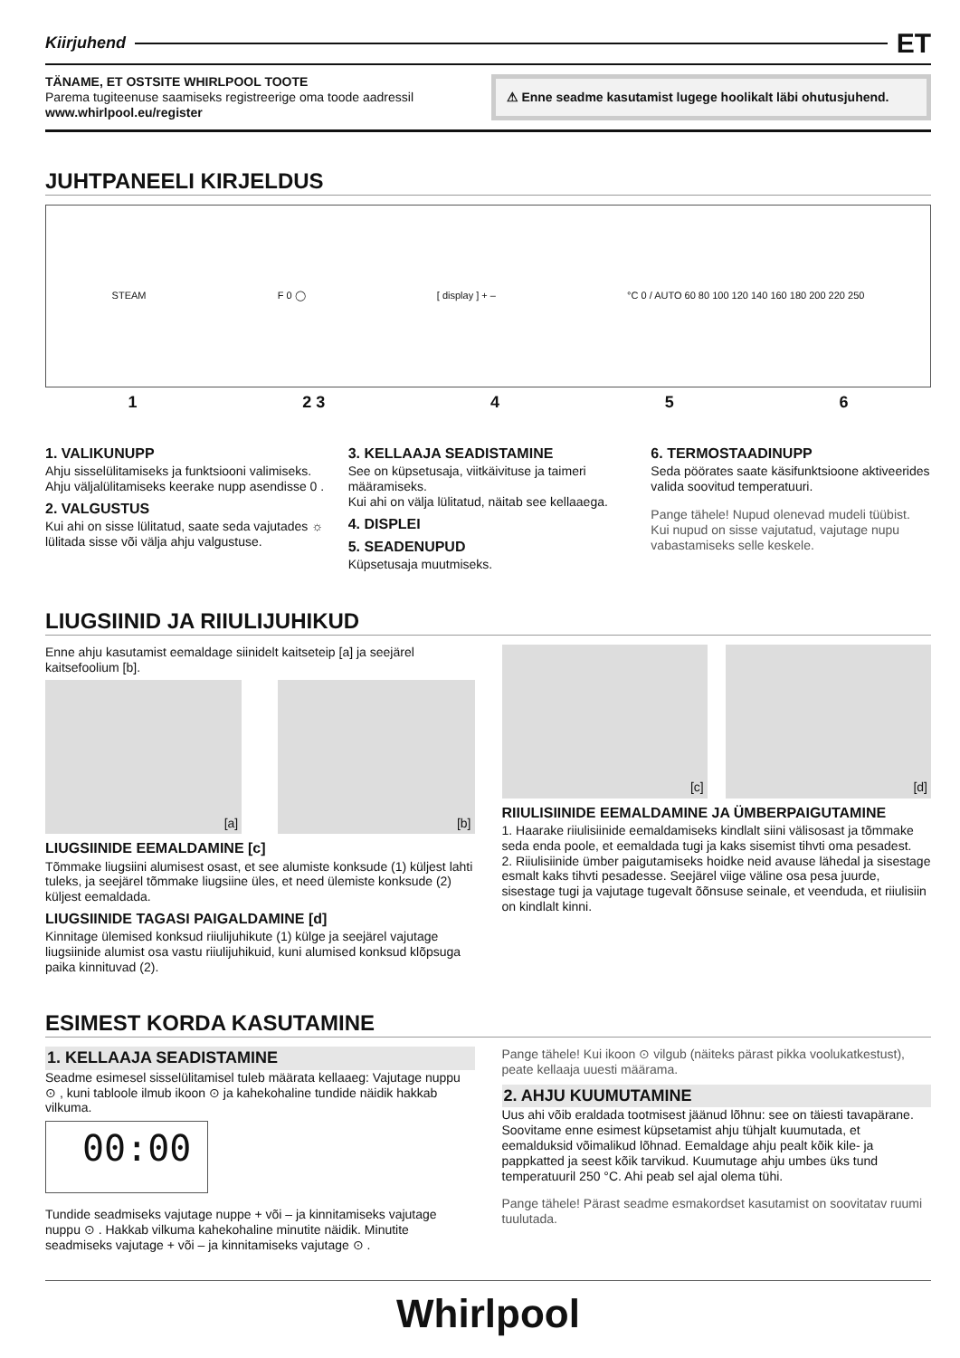Kiirjuhend ET
TÄNAME, ET OSTSITE WHIRLPOOL TOOTE
Parema tugiteenuse saamiseks registreerige oma toode aadressil www.whirlpool.eu/register
⚠ Enne seadme kasutamist lugege hoolikalt läbi ohutusjuhend.
JUHTPANEELI KIRJELDUS
STEAM F 0 ◯ [ display ] + – °C 0 / AUTO 60 80 100 120 140 160 180 200 220 250
1 2 3 4 5 6
1. VALIKUNUPP
Ahju sisselülitamiseks ja funktsiooni valimiseks. Ahju väljalülitamiseks keerake nupp asendisse 0 .
2. VALGUSTUS
Kui ahi on sisse lülitatud, saate seda vajutades ☼ lülitada sisse või välja ahju valgustuse.
3. KELLAAJA SEADISTAMINE
See on küpsetusaja, viitkäivituse ja taimeri määramiseks.
Kui ahi on välja lülitatud, näitab see kellaaega.
4. DISPLEI
5. SEADENUPUD
Küpsetusaja muutmiseks.
6. TERMOSTAADINUPP
Seda pöörates saate käsifunktsioone aktiveerides valida soovitud temperatuuri.
Pange tähele! Nupud olenevad mudeli tüübist. Kui nupud on sisse vajutatud, vajutage nupu vabastamiseks selle keskele.
LIUGSIINID JA RIIULIJUHIKUD
Enne ahju kasutamist eemaldage siinidelt kaitseteip [a] ja seejärel kaitsefoolium [b].
[a] [b]
LIUGSIINIDE EEMALDAMINE [c]
Tõmmake liugsiini alumisest osast, et see alumiste konksude (1) küljest lahti tuleks, ja seejärel tõmmake liugsiine üles, et need ülemiste konksude (2) küljest eemaldada.
LIUGSIINIDE TAGASI PAIGALDAMINE [d]
Kinnitage ülemised konksud riiulijuhikute (1) külge ja seejärel vajutage liugsiinide alumist osa vastu riiulijuhikuid, kuni alumised konksud klõpsuga paika kinnituvad (2).
[c] [d]
RIIULISIINIDE EEMALDAMINE JA ÜMBERPAIGUTAMINE
1. Haarake riiulisiinide eemaldamiseks kindlalt siini välisosast ja tõmmake seda enda poole, et eemaldada tugi ja kaks sisemist tihvti oma pesadest.
2. Riiulisiinide ümber paigutamiseks hoidke neid avause lähedal ja sisestage esmalt kaks tihvti pesadesse. Seejärel viige väline osa pesa juurde, sisestage tugi ja vajutage tugevalt õõnsuse seinale, et veenduda, et riiulisiin on kindlalt kinni.
ESIMEST KORDA KASUTAMINE
1. KELLAAJA SEADISTAMINE
Seadme esimesel sisselülitamisel tuleb määrata kellaaeg: Vajutage nuppu ⊙ , kuni tabloole ilmub ikoon ⊙ ja kahekohaline tundide näidik hakkab vilkuma.
00:00
Tundide seadmiseks vajutage nuppe + või – ja kinnitamiseks vajutage nuppu ⊙ . Hakkab vilkuma kahekohaline minutite näidik. Minutite seadmiseks vajutage + või – ja kinnitamiseks vajutage ⊙ .
Pange tähele! Kui ikoon ⊙ vilgub (näiteks pärast pikka voolukatkestust), peate kellaaja uuesti määrama.
2. AHJU KUUMUTAMINE
Uus ahi võib eraldada tootmisest jäänud lõhnu: see on täiesti tavapärane.
Soovitame enne esimest küpsetamist ahju tühjalt kuumutada, et eemalduksid võimalikud lõhnad. Eemaldage ahju pealt kõik kile- ja pappkatted ja seest kõik tarvikud. Kuumutage ahju umbes üks tund temperatuuril 250 °C. Ahi peab sel ajal olema tühi.
Pange tähele! Pärast seadme esmakordset kasutamist on soovitatav ruumi tuulutada.
Whirlpool